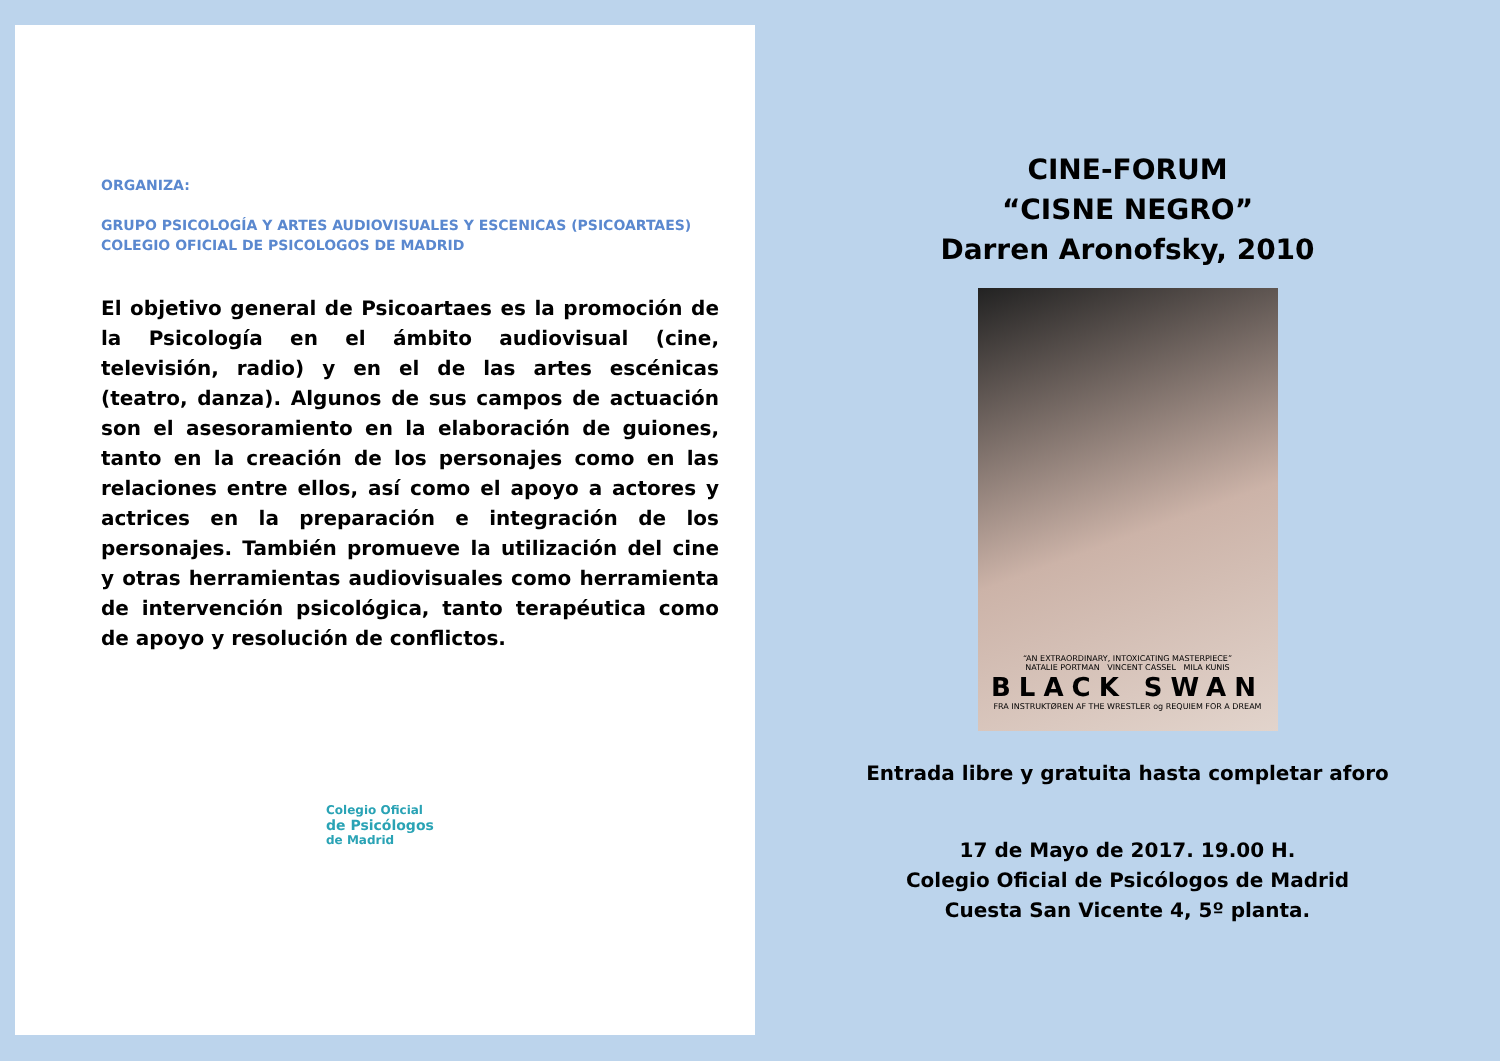ORGANIZA:
GRUPO PSICOLOGÍA Y ARTES AUDIOVISUALES Y ESCENICAS (PSICOARTAES)
COLEGIO OFICIAL DE PSICOLOGOS DE MADRID
El objetivo general de Psicoartaes es la promoción de la Psicología en el ámbito audiovisual (cine, televisión, radio) y en el de las artes escénicas (teatro, danza). Algunos de sus campos de actuación son el asesoramiento en la elaboración de guiones, tanto en la creación de los personajes como en las relaciones entre ellos, así como el apoyo a actores y actrices en la preparación e integración de los personajes. También promueve la utilización del cine y otras herramientas audiovisuales como herramienta de intervención psicológica, tanto terapéutica como de apoyo y resolución de conflictos.
Colegio Oficial
de Psicólogos
de Madrid
CINE-FORUM
“CISNE NEGRO”
Darren Aronofsky, 2010
“AN EXTRAORDINARY, INTOXICATING MASTERPIECE”
NATALIE PORTMAN VINCENT CASSEL MILA KUNIS
BLACK SWAN
FRA INSTRUKTØREN AF THE WRESTLER og REQUIEM FOR A DREAM
Entrada libre y gratuita hasta completar aforo
17 de Mayo de 2017. 19.00 H.
Colegio Oficial de Psicólogos de Madrid
Cuesta San Vicente 4, 5º planta.